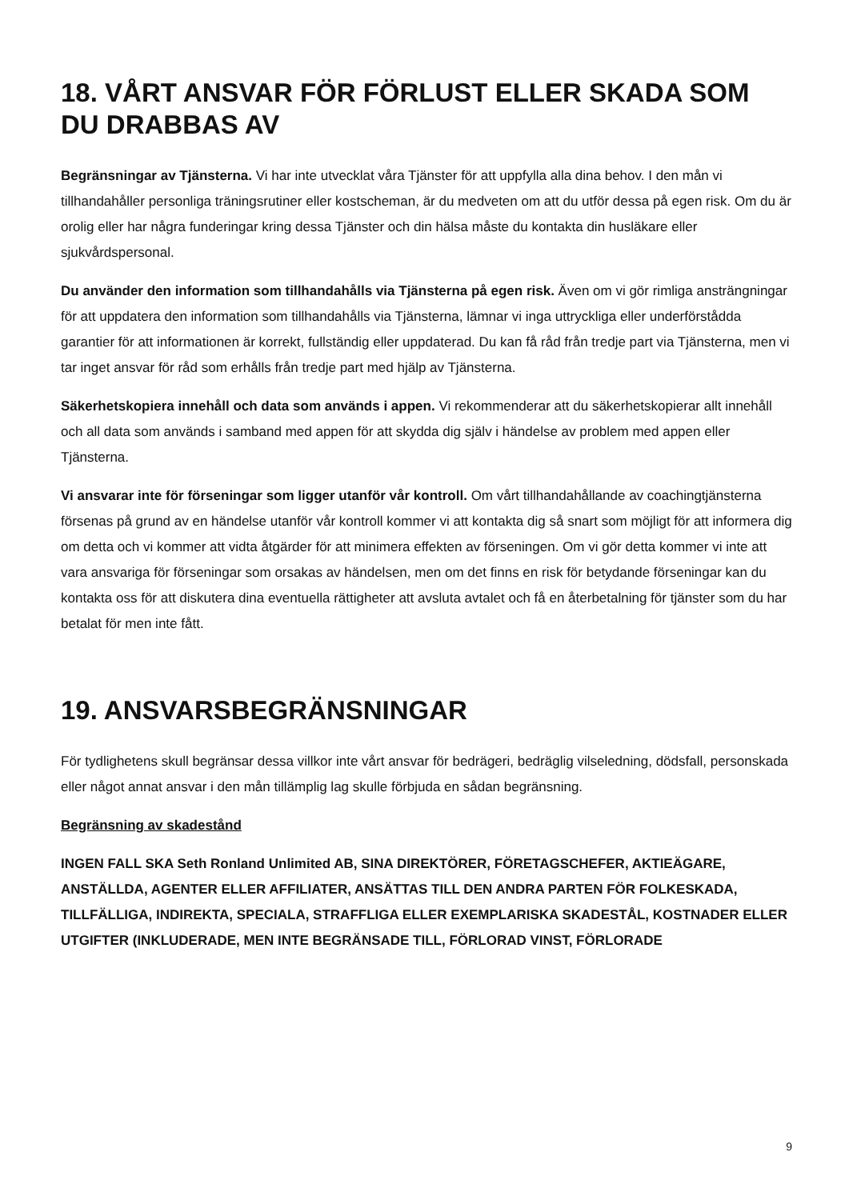18. VÅRT ANSVAR FÖR FÖRLUST ELLER SKADA SOM DU DRABBAS AV
Begränsningar av Tjänsterna. Vi har inte utvecklat våra Tjänster för att uppfylla alla dina behov. I den mån vi tillhandahåller personliga träningsrutiner eller kostscheman, är du medveten om att du utför dessa på egen risk. Om du är orolig eller har några funderingar kring dessa Tjänster och din hälsa måste du kontakta din husläkare eller sjukvårdspersonal.
Du använder den information som tillhandahålls via Tjänsterna på egen risk. Även om vi gör rimliga ansträngningar för att uppdatera den information som tillhandahålls via Tjänsterna, lämnar vi inga uttryckliga eller underförstådda garantier för att informationen är korrekt, fullständig eller uppdaterad. Du kan få råd från tredje part via Tjänsterna, men vi tar inget ansvar för råd som erhålls från tredje part med hjälp av Tjänsterna.
Säkerhetskopiera innehåll och data som används i appen. Vi rekommenderar att du säkerhetskopierar allt innehåll och all data som används i samband med appen för att skydda dig själv i händelse av problem med appen eller Tjänsterna.
Vi ansvarar inte för förseningar som ligger utanför vår kontroll. Om vårt tillhandahållande av coachingtjänsterna försenas på grund av en händelse utanför vår kontroll kommer vi att kontakta dig så snart som möjligt för att informera dig om detta och vi kommer att vidta åtgärder för att minimera effekten av förseningen. Om vi gör detta kommer vi inte att vara ansvariga för förseningar som orsakas av händelsen, men om det finns en risk för betydande förseningar kan du kontakta oss för att diskutera dina eventuella rättigheter att avsluta avtalet och få en återbetalning för tjänster som du har betalat för men inte fått.
19. ANSVARSBEGRÄNSNINGAR
För tydlighetens skull begränsar dessa villkor inte vårt ansvar för bedrägeri, bedräglig vilseledning, dödsfall, personskada eller något annat ansvar i den mån tillämplig lag skulle förbjuda en sådan begränsning.
Begränsning av skadestånd
INGEN FALL SKA Seth Ronland Unlimited AB, SINA DIREKTÖRER, FÖRETAGSCHEFER, AKTIEÄGARE, ANSTÄLLDA, AGENTER ELLER AFFILIATER, ANSÄTTAS TILL DEN ANDRA PARTEN FÖR FOLKESKADA, TILLFÄLLIGA, INDIREKTA, SPECIALA, STRAFFLIGA ELLER EXEMPLARISKA SKADESTÅL, KOSTNADER ELLER UTGIFTER (INKLUDERADE, MEN INTE BEGRÄNSADE TILL, FÖRLORAD VINST, FÖRLORADE
9